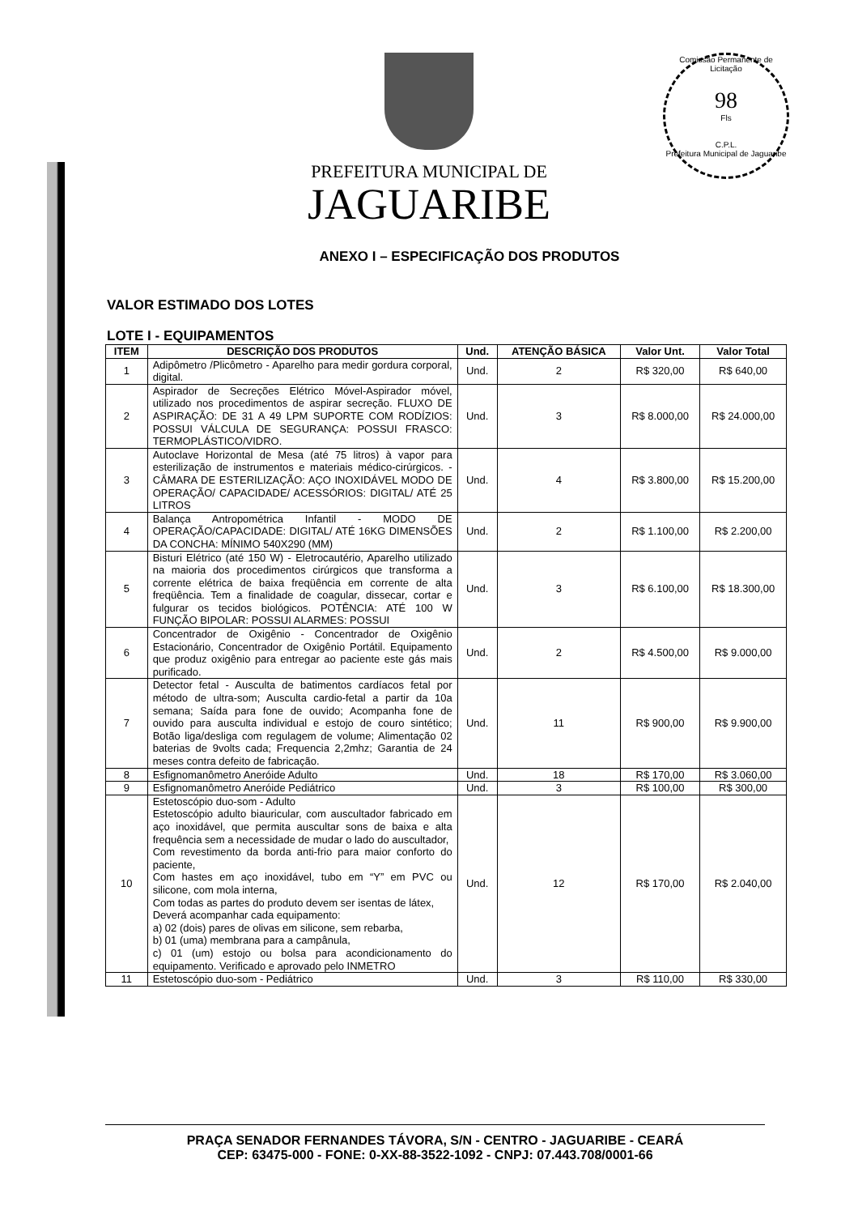Comissão Permanente de Licitação
98
Fls
C.P.L.
Prefeitura Municipal de Jaguaribe
PREFEITURA MUNICIPAL DE
JAGUARIBE
ANEXO I – ESPECIFICAÇÃO DOS PRODUTOS
VALOR ESTIMADO DOS LOTES
LOTE I - EQUIPAMENTOS
| ITEM | DESCRIÇÃO DOS PRODUTOS | Und. | ATENÇÃO BÁSICA | Valor Unt. | Valor Total |
| --- | --- | --- | --- | --- | --- |
| 1 | Adipômetro /Plicômetro - Aparelho para medir gordura corporal, digital. | Und. | 2 | R$ 320,00 | R$ 640,00 |
| 2 | Aspirador de Secreções Elétrico Móvel-Aspirador móvel, utilizado nos procedimentos de aspirar secreção. FLUXO DE ASPIRAÇÃO: DE 31 A 49 LPM SUPORTE COM RODÍZIOS: POSSUI VÁLCULA DE SEGURANÇA: POSSUI FRASCO: TERMOPLÁSTICO/VIDRO. | Und. | 3 | R$ 8.000,00 | R$ 24.000,00 |
| 3 | Autoclave Horizontal de Mesa (até 75 litros) à vapor para esterilização de instrumentos e materiais médico-cirúrgicos. - CÂMARA DE ESTERILIZAÇÃO: AÇO INOXIDÁVEL MODO DE OPERAÇÃO/ CAPACIDADE/ ACESSÓRIOS: DIGITAL/ ATÉ 25 LITROS | Und. | 4 | R$ 3.800,00 | R$ 15.200,00 |
| 4 | Balança Antropométrica Infantil - MODO DE OPERAÇÃO/CAPACIDADE: DIGITAL/ ATÉ 16KG DIMENSÕES DA CONCHA: MÍNIMO 540X290 (MM) | Und. | 2 | R$ 1.100,00 | R$ 2.200,00 |
| 5 | Bisturi Elétrico (até 150 W) - Eletrocautério, Aparelho utilizado na maioria dos procedimentos cirúrgicos que transforma a corrente elétrica de baixa freqüência em corrente de alta freqüência. Tem a finalidade de coagular, dissecar, cortar e fulgurar os tecidos biológicos. POTÊNCIA: ATÉ 100 W FUNÇÃO BIPOLAR: POSSUI ALARMES: POSSUI | Und. | 3 | R$ 6.100,00 | R$ 18.300,00 |
| 6 | Concentrador de Oxigênio - Concentrador de Oxigênio Estacionário, Concentrador de Oxigênio Portátil. Equipamento que produz oxigênio para entregar ao paciente este gás mais purificado. | Und. | 2 | R$ 4.500,00 | R$ 9.000,00 |
| 7 | Detector fetal - Ausculta de batimentos cardíacos fetal por método de ultra-som; Ausculta cardio-fetal a partir da 10a semana; Saída para fone de ouvido; Acompanha fone de ouvido para ausculta individual e estojo de couro sintético; Botão liga/desliga com regulagem de volume; Alimentação 02 baterias de 9volts cada; Frequencia 2,2mhz; Garantia de 24 meses contra defeito de fabricação. | Und. | 11 | R$ 900,00 | R$ 9.900,00 |
| 8 | Esfignomanômetro Aneróide Adulto | Und. | 18 | R$ 170,00 | R$ 3.060,00 |
| 9 | Esfignomanômetro Aneróide Pediátrico | Und. | 3 | R$ 100,00 | R$ 300,00 |
| 10 | Estetoscópio duo-som - Adulto Estetoscópio adulto biauricular, com auscultador fabricado em aço inoxidável, que permita auscultar sons de baixa e alta frequência sem a necessidade de mudar o lado do auscultador, Com revestimento da borda anti-frio para maior conforto do paciente, Com hastes em aço inoxidável, tubo em “Y” em PVC ou silicone, com mola interna, Com todas as partes do produto devem ser isentas de látex, Deverá acompanhar cada equipamento: a) 02 (dois) pares de olivas em silicone, sem rebarba, b) 01 (uma) membrana para a campânula, c) 01 (um) estojo ou bolsa para acondicionamento do equipamento. Verificado e aprovado pelo INMETRO | Und. | 12 | R$ 170,00 | R$ 2.040,00 |
| 11 | Estetoscópio duo-som - Pediátrico | Und. | 3 | R$ 110,00 | R$ 330,00 |
PRAÇA SENADOR FERNANDES TÁVORA, S/N - CENTRO - JAGUARIBE - CEARÁ
CEP: 63475-000 - FONE: 0-XX-88-3522-1092 - CNPJ: 07.443.708/0001-66